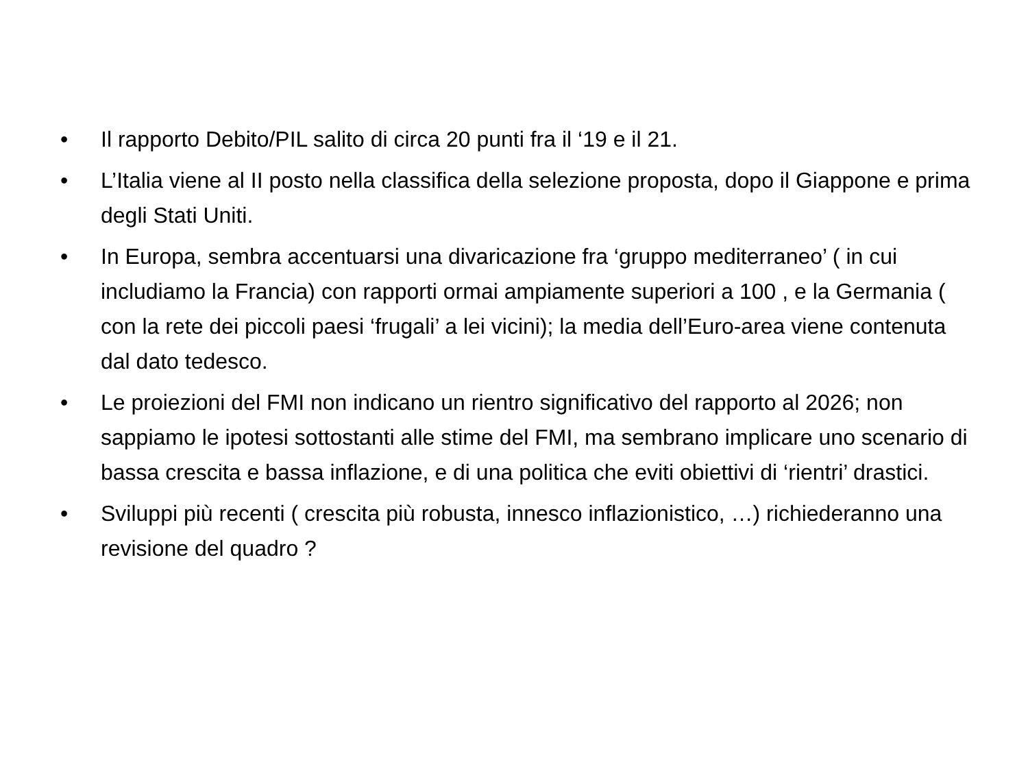• Il rapporto Debito/PIL salito di circa 20 punti fra il ‘19 e il 21.
• L’Italia viene al II posto nella classifica della selezione proposta, dopo il Giappone e prima degli Stati Uniti.
• In Europa, sembra accentuarsi una divaricazione fra ‘gruppo mediterraneo’ ( in cui includiamo la Francia) con rapporti ormai ampiamente superiori a 100 , e la Germania ( con la rete dei piccoli paesi ‘frugali’ a lei vicini); la media dell’Euro-area viene contenuta dal dato tedesco.
• Le proiezioni del FMI non indicano un rientro significativo del rapporto al 2026; non sappiamo le ipotesi sottostanti alle stime del FMI, ma sembrano implicare uno scenario di bassa crescita e bassa inflazione, e di una politica che eviti obiettivi di ‘rientri’ drastici.
• Sviluppi più recenti ( crescita più robusta, innesco inflazionistico, …) richiederanno una revisione del quadro ?